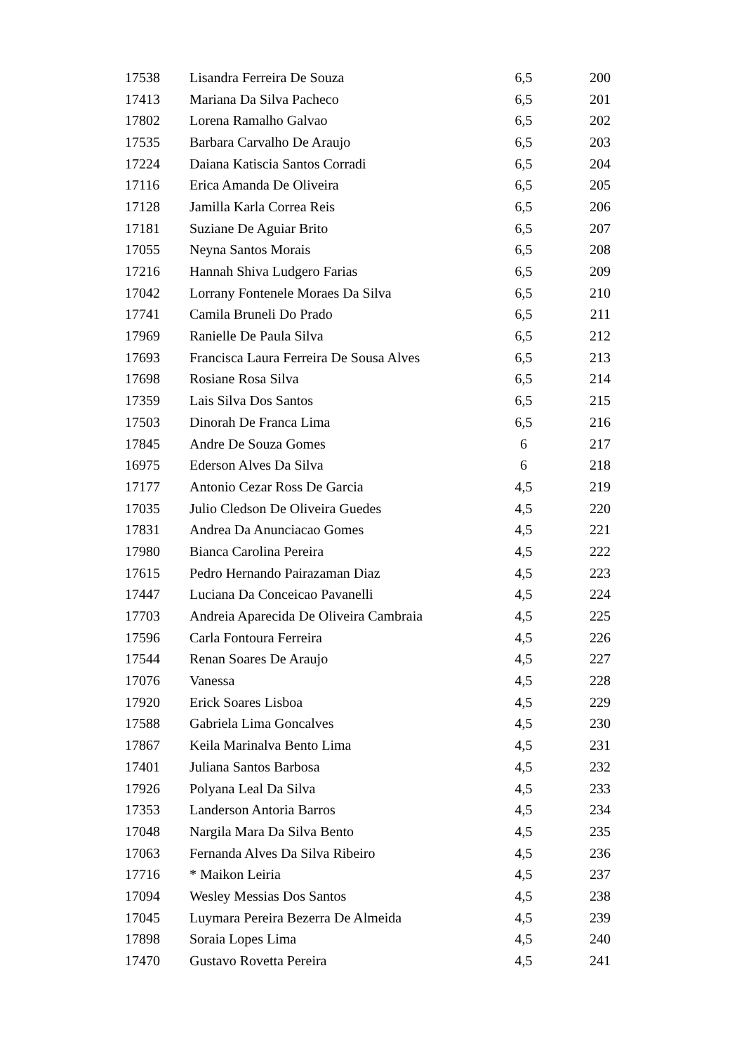| 17538 | Lisandra Ferreira De Souza | 6,5 | 200 |
| 17413 | Mariana Da Silva Pacheco | 6,5 | 201 |
| 17802 | Lorena Ramalho Galvao | 6,5 | 202 |
| 17535 | Barbara Carvalho De Araujo | 6,5 | 203 |
| 17224 | Daiana Katiscia Santos Corradi | 6,5 | 204 |
| 17116 | Erica Amanda De Oliveira | 6,5 | 205 |
| 17128 | Jamilla Karla Correa Reis | 6,5 | 206 |
| 17181 | Suziane De Aguiar Brito | 6,5 | 207 |
| 17055 | Neyna Santos Morais | 6,5 | 208 |
| 17216 | Hannah Shiva Ludgero Farias | 6,5 | 209 |
| 17042 | Lorrany Fontenele Moraes Da Silva | 6,5 | 210 |
| 17741 | Camila Bruneli Do Prado | 6,5 | 211 |
| 17969 | Ranielle De Paula Silva | 6,5 | 212 |
| 17693 | Francisca Laura Ferreira De Sousa Alves | 6,5 | 213 |
| 17698 | Rosiane Rosa Silva | 6,5 | 214 |
| 17359 | Lais Silva Dos Santos | 6,5 | 215 |
| 17503 | Dinorah De Franca Lima | 6,5 | 216 |
| 17845 | Andre De Souza Gomes | 6 | 217 |
| 16975 | Ederson Alves Da Silva | 6 | 218 |
| 17177 | Antonio Cezar Ross De Garcia | 4,5 | 219 |
| 17035 | Julio Cledson De Oliveira Guedes | 4,5 | 220 |
| 17831 | Andrea Da Anunciacao Gomes | 4,5 | 221 |
| 17980 | Bianca Carolina Pereira | 4,5 | 222 |
| 17615 | Pedro Hernando Pairazaman Diaz | 4,5 | 223 |
| 17447 | Luciana Da Conceicao Pavanelli | 4,5 | 224 |
| 17703 | Andreia Aparecida De Oliveira Cambraia | 4,5 | 225 |
| 17596 | Carla Fontoura Ferreira | 4,5 | 226 |
| 17544 | Renan Soares De Araujo | 4,5 | 227 |
| 17076 | Vanessa | 4,5 | 228 |
| 17920 | Erick Soares Lisboa | 4,5 | 229 |
| 17588 | Gabriela Lima Goncalves | 4,5 | 230 |
| 17867 | Keila Marinalva Bento Lima | 4,5 | 231 |
| 17401 | Juliana Santos Barbosa | 4,5 | 232 |
| 17926 | Polyana Leal Da Silva | 4,5 | 233 |
| 17353 | Landerson Antoria Barros | 4,5 | 234 |
| 17048 | Nargila Mara Da Silva Bento | 4,5 | 235 |
| 17063 | Fernanda Alves Da Silva Ribeiro | 4,5 | 236 |
| 17716 | * Maikon Leiria | 4,5 | 237 |
| 17094 | Wesley Messias Dos Santos | 4,5 | 238 |
| 17045 | Luymara Pereira Bezerra De Almeida | 4,5 | 239 |
| 17898 | Soraia Lopes Lima | 4,5 | 240 |
| 17470 | Gustavo Rovetta Pereira | 4,5 | 241 |